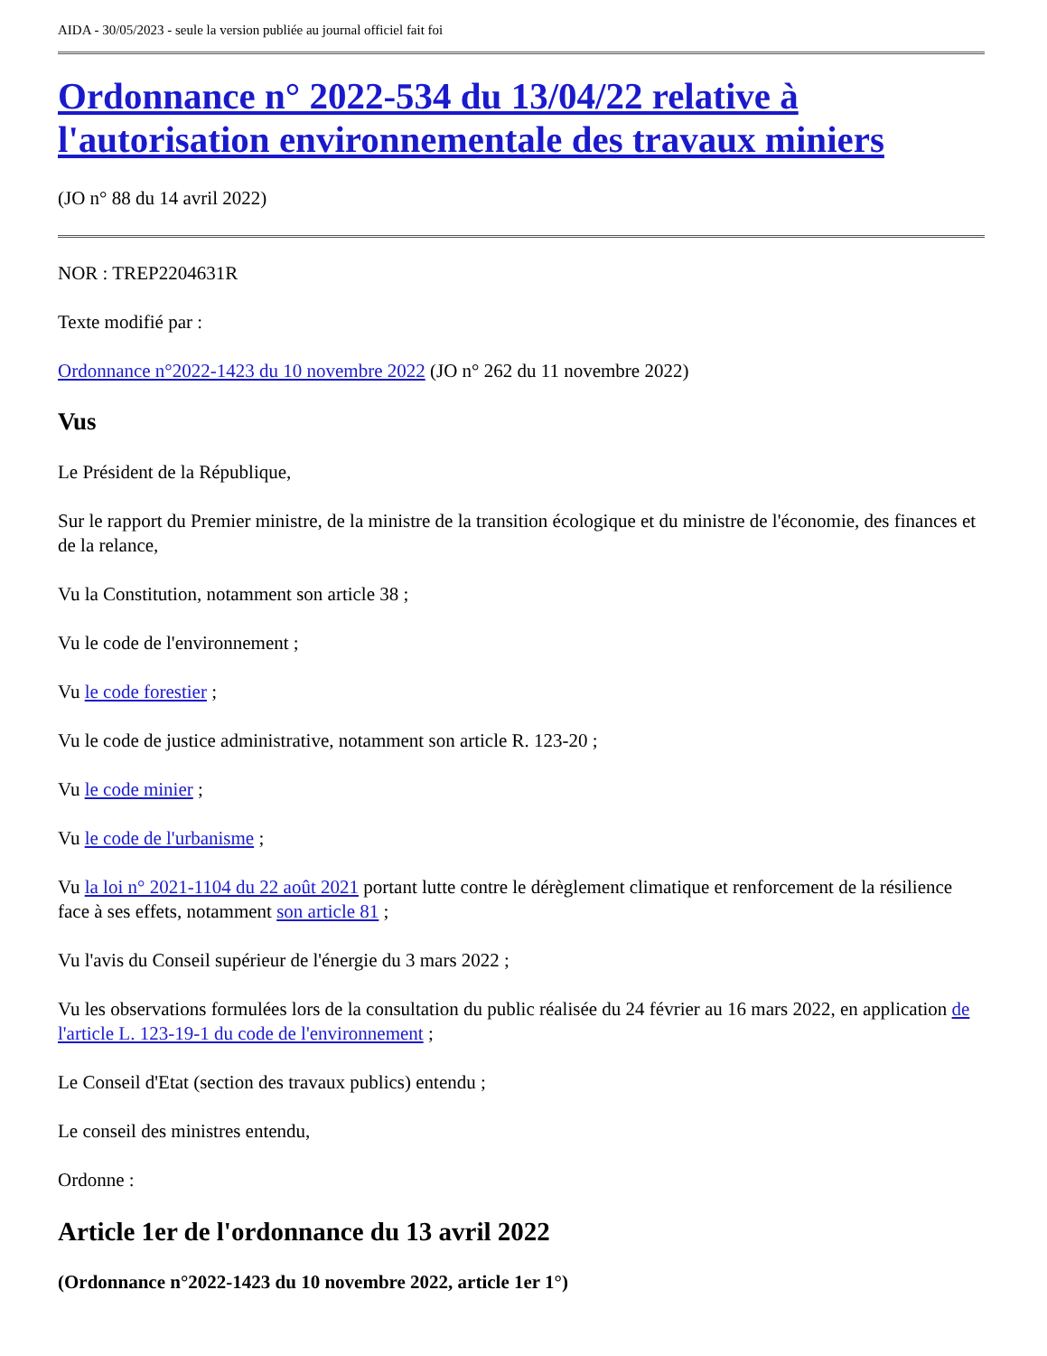AIDA - 30/05/2023 - seule la version publiée au journal officiel fait foi
Ordonnance n° 2022-534 du 13/04/22 relative à l'autorisation environnementale des travaux miniers
(JO n° 88 du 14 avril 2022)
NOR : TREP2204631R
Texte modifié par :
Ordonnance n°2022-1423 du 10 novembre 2022 (JO n° 262 du 11 novembre 2022)
Vus
Le Président de la République,
Sur le rapport du Premier ministre, de la ministre de la transition écologique et du ministre de l'économie, des finances et de la relance,
Vu la Constitution, notamment son article 38 ;
Vu le code de l'environnement ;
Vu le code forestier ;
Vu le code de justice administrative, notamment son article R. 123-20 ;
Vu le code minier ;
Vu le code de l'urbanisme ;
Vu la loi n° 2021-1104 du 22 août 2021 portant lutte contre le dérèglement climatique et renforcement de la résilience face à ses effets, notamment son article 81 ;
Vu l'avis du Conseil supérieur de l'énergie du 3 mars 2022 ;
Vu les observations formulées lors de la consultation du public réalisée du 24 février au 16 mars 2022, en application de l'article L. 123-19-1 du code de l'environnement ;
Le Conseil d'Etat (section des travaux publics) entendu ;
Le conseil des ministres entendu,
Ordonne :
Article 1er de l'ordonnance du 13 avril 2022
(Ordonnance n°2022-1423 du 10 novembre 2022, article 1er 1°)